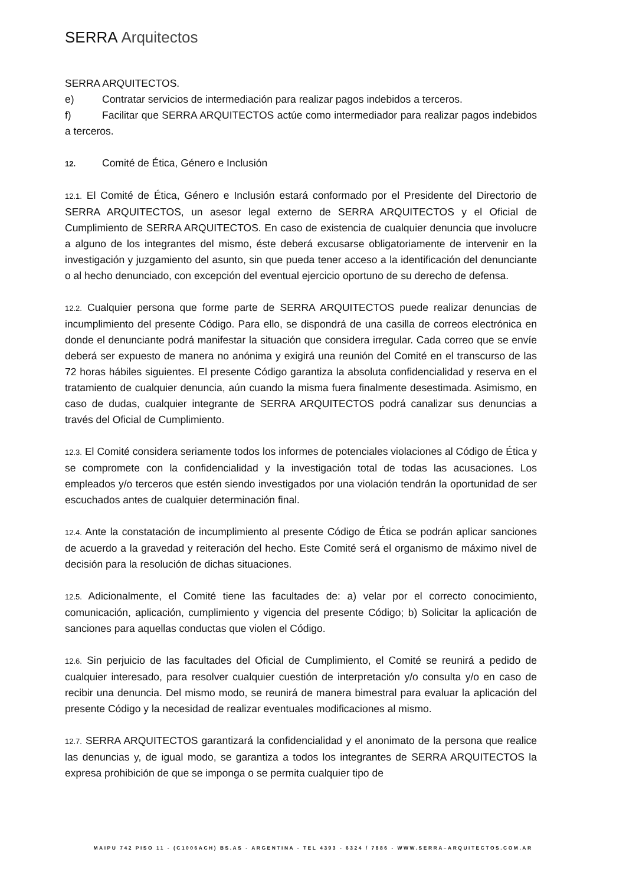SERRA Arquitectos
SERRA ARQUITECTOS.
e) Contratar servicios de intermediación para realizar pagos indebidos a terceros.
f) Facilitar que SERRA ARQUITECTOS actúe como intermediador para realizar pagos indebidos a terceros.
12. Comité de Ética, Género e Inclusión
12.1. El Comité de Ética, Género e Inclusión estará conformado por el Presidente del Directorio de SERRA ARQUITECTOS, un asesor legal externo de SERRA ARQUITECTOS y el Oficial de Cumplimiento de SERRA ARQUITECTOS. En caso de existencia de cualquier denuncia que involucre a alguno de los integrantes del mismo, éste deberá excusarse obligatoriamente de intervenir en la investigación y juzgamiento del asunto, sin que pueda tener acceso a la identificación del denunciante o al hecho denunciado, con excepción del eventual ejercicio oportuno de su derecho de defensa.
12.2. Cualquier persona que forme parte de SERRA ARQUITECTOS puede realizar denuncias de incumplimiento del presente Código. Para ello, se dispondrá de una casilla de correos electrónica en donde el denunciante podrá manifestar la situación que considera irregular. Cada correo que se envíe deberá ser expuesto de manera no anónima y exigirá una reunión del Comité en el transcurso de las 72 horas hábiles siguientes. El presente Código garantiza la absoluta confidencialidad y reserva en el tratamiento de cualquier denuncia, aún cuando la misma fuera finalmente desestimada. Asimismo, en caso de dudas, cualquier integrante de SERRA ARQUITECTOS podrá canalizar sus denuncias a través del Oficial de Cumplimiento.
12.3. El Comité considera seriamente todos los informes de potenciales violaciones al Código de Ética y se compromete con la confidencialidad y la investigación total de todas las acusaciones. Los empleados y/o terceros que estén siendo investigados por una violación tendrán la oportunidad de ser escuchados antes de cualquier determinación final.
12.4. Ante la constatación de incumplimiento al presente Código de Ética se podrán aplicar sanciones de acuerdo a la gravedad y reiteración del hecho. Este Comité será el organismo de máximo nivel de decisión para la resolución de dichas situaciones.
12.5. Adicionalmente, el Comité tiene las facultades de: a) velar por el correcto conocimiento, comunicación, aplicación, cumplimiento y vigencia del presente Código; b) Solicitar la aplicación de sanciones para aquellas conductas que violen el Código.
12.6. Sin perjuicio de las facultades del Oficial de Cumplimiento, el Comité se reunirá a pedido de cualquier interesado, para resolver cualquier cuestión de interpretación y/o consulta y/o en caso de recibir una denuncia. Del mismo modo, se reunirá de manera bimestral para evaluar la aplicación del presente Código y la necesidad de realizar eventuales modificaciones al mismo.
12.7. SERRA ARQUITECTOS garantizará la confidencialidad y el anonimato de la persona que realice las denuncias y, de igual modo, se garantiza a todos los integrantes de SERRA ARQUITECTOS la expresa prohibición de que se imponga o se permita cualquier tipo de
MAIPU 742 PISO 11 - (C1006ACH) BS.AS - ARGENTINA - TEL 4393 - 6324 / 7886 - WWW.SERRA–ARQUITECTOS.COM.AR